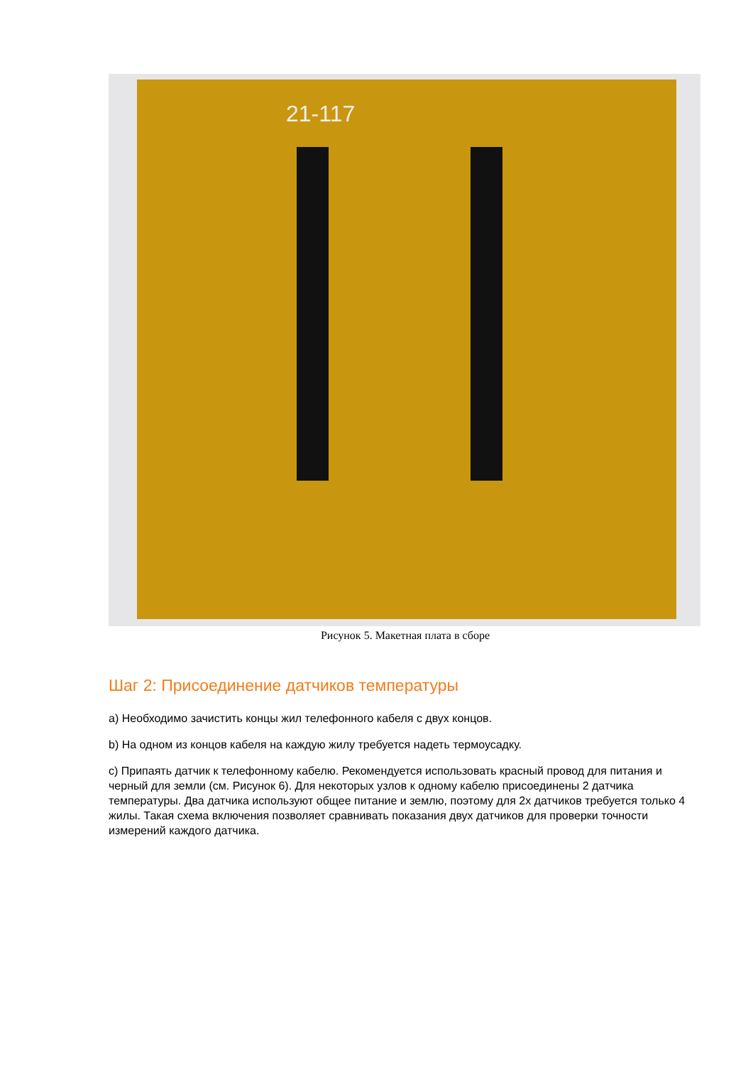21-117
Рисунок 5. Макетная плата в сборе
Шаг 2: Присоединение датчиков температуры
a) Необходимо зачистить концы жил телефонного кабеля с двух концов.
b) На одном из концов кабеля на каждую жилу требуется надеть термоусадку.
c) Припаять датчик к телефонному кабелю. Рекомендуется использовать красный провод для питания и черный для земли (см. Рисунок 6). Для некоторых узлов к одному кабелю присоединены 2 датчика температуры. Два датчика используют общее питание и землю, поэтому для 2х датчиков требуется только 4 жилы. Такая схема включения позволяет сравнивать показания двух датчиков для проверки точности измерений каждого датчика.